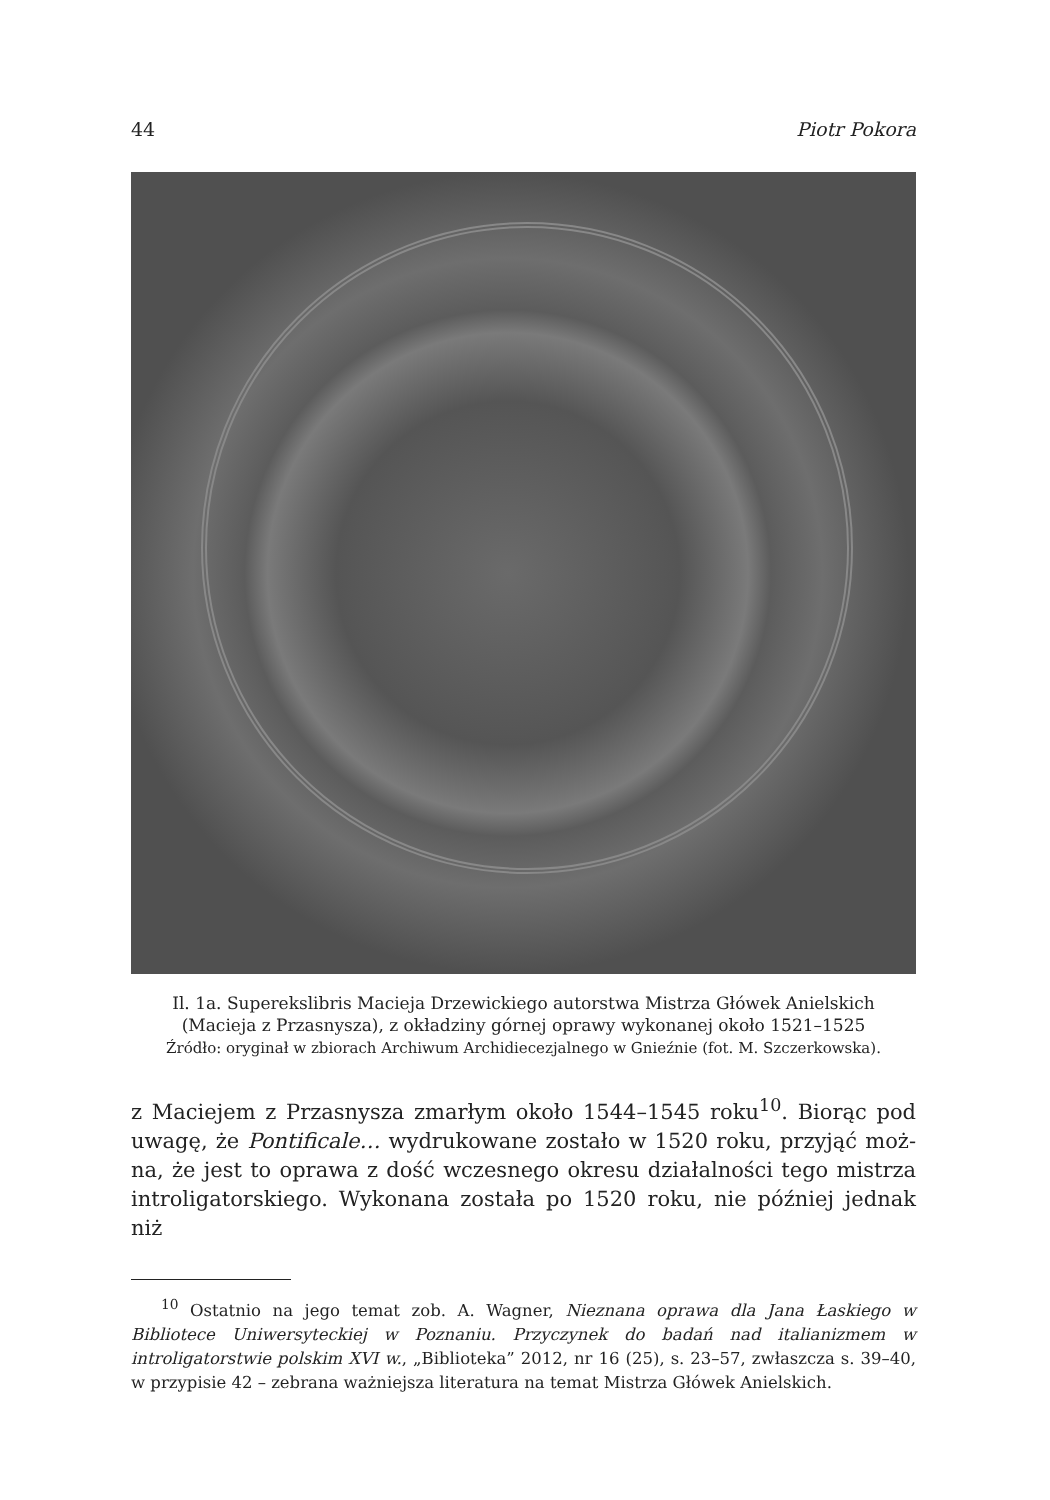44 Piotr Pokora
Il. 1a. Superekslibris Macieja Drzewickiego autorstwa Mistrza Główek Anielskich
(Macieja z Przasnysza), z okładziny górnej oprawy wykonanej około 1521–1525
Źródło: oryginał w zbiorach Archiwum Archidiecezjalnego w Gnieźnie (fot. M. Szczerkowska).
z Maciejem z Przasnysza zmarłym około 1544–1545 roku<sup>10</sup>. Biorąc pod uwagę, że Pontificale… wydrukowane zostało w 1520 roku, przyjąć moż­na, że jest to oprawa z dość wczesnego okresu działalności tego mistrza introligatorskiego. Wykonana została po 1520 roku, nie później jednak niż
<sup>10</sup> Ostatnio na jego temat zob. A. Wagner, Nieznana oprawa dla Jana Łaskiego w Bibliotece Uniwersyteckiej w Poznaniu. Przyczynek do badań nad italianizmem w introligatorstwie polskim XVI w., „Biblioteka” 2012, nr 16 (25), s. 23–57, zwłaszcza s. 39–40, w przypisie 42 – zebrana ważniejsza literatura na temat Mistrza Główek Anielskich.